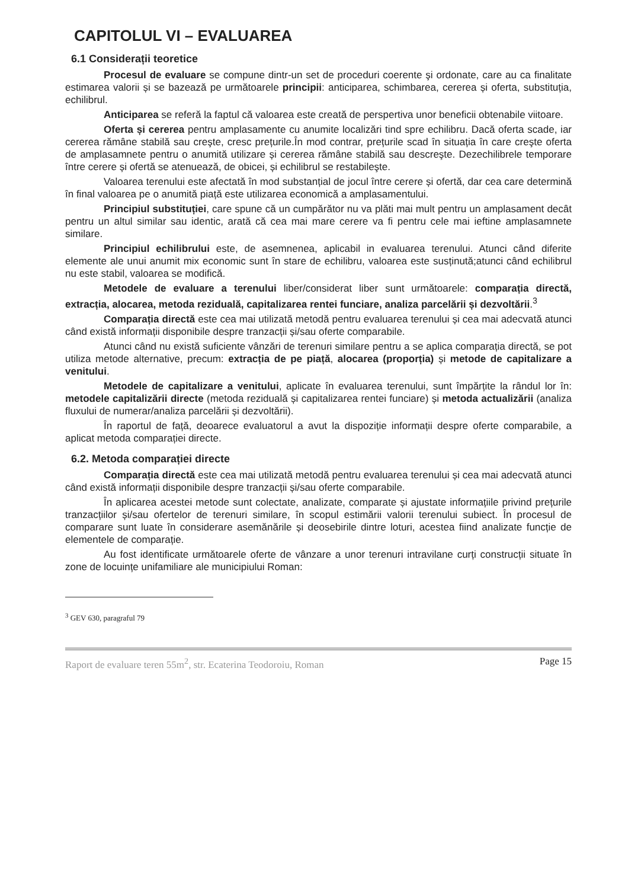CAPITOLUL VI – EVALUAREA
6.1 Considerații teoretice
Procesul de evaluare se compune dintr-un set de proceduri coerente şi ordonate, care au ca finalitate estimarea valorii și se bazează pe următoarele principii: anticiparea, schimbarea, cererea și oferta, substituția, echilibrul.
Anticiparea se referă la faptul că valoarea este creată de perspertiva unor beneficii obtenabile viitoare.
Oferta și cererea pentru amplasamente cu anumite localizări tind spre echilibru. Dacă oferta scade, iar cererea rămâne stabilă sau creşte, cresc prețurile.În mod contrar, prețurile scad în situația în care creşte oferta de amplasamnete pentru o anumită utilizare și cererea rămâne stabilă sau descreşte. Dezechilibrele temporare între cerere și ofertă se atenuează, de obicei, și echilibrul se restabileşte.
Valoarea terenului este afectată în mod substanțial de jocul între cerere și ofertă, dar cea care determină în final valoarea pe o anumită piață este utilizarea economică a amplasamentului.
Principiul substituției, care spune că un cumpărător nu va plăti mai mult pentru un amplasament decât pentru un altul similar sau identic, arată că cea mai mare cerere va fi pentru cele mai ieftine amplasamnete similare.
Principiul echilibrului este, de asemnenea, aplicabil in evaluarea terenului. Atunci când diferite elemente ale unui anumit mix economic sunt în stare de echilibru, valoarea este susținută;atunci când echilibrul nu este stabil, valoarea se modifică.
Metodele de evaluare a terenului liber/considerat liber sunt următoarele: comparația directă, extracția, alocarea, metoda reziduală, capitalizarea rentei funciare, analiza parcelării și dezvoltării.<sup>3</sup>
Comparația directă este cea mai utilizată metodă pentru evaluarea terenului și cea mai adecvată atunci când există informații disponibile despre tranzacții și/sau oferte comparabile.
Atunci când nu există suficiente vânzări de terenuri similare pentru a se aplica comparația directă, se pot utiliza metode alternative, precum: extracția de pe piață, alocarea (proporția) și metode de capitalizare a venitului.
Metodele de capitalizare a venitului, aplicate în evaluarea terenului, sunt împărțite la rândul lor în: metodele capitalizării directe (metoda reziduală și capitalizarea rentei funciare) și metoda actualizării (analiza fluxului de numerar/analiza parcelării și dezvoltării).
În raportul de față, deoarece evaluatorul a avut la dispoziție informații despre oferte comparabile, a aplicat metoda comparației directe.
6.2. Metoda comparației directe
Comparația directă este cea mai utilizată metodă pentru evaluarea terenului și cea mai adecvată atunci când există informații disponibile despre tranzacții și/sau oferte comparabile.
În aplicarea acestei metode sunt colectate, analizate, comparate și ajustate informațiile privind prețurile tranzacțiilor și/sau ofertelor de terenuri similare, în scopul estimării valorii terenului subiect. În procesul de comparare sunt luate în considerare asemănările și deosebirile dintre loturi, acestea fiind analizate funcție de elementele de comparație.
Au fost identificate următoarele oferte de vânzare a unor terenuri intravilane curți construcții situate în zone de locuințe unifamiliare ale municipiului Roman:
<sup>3</sup> GEV 630, paragraful 79
Raport de evaluare teren 55m<sup>2</sup>, str. Ecaterina Teodoroiu, Roman Page 15